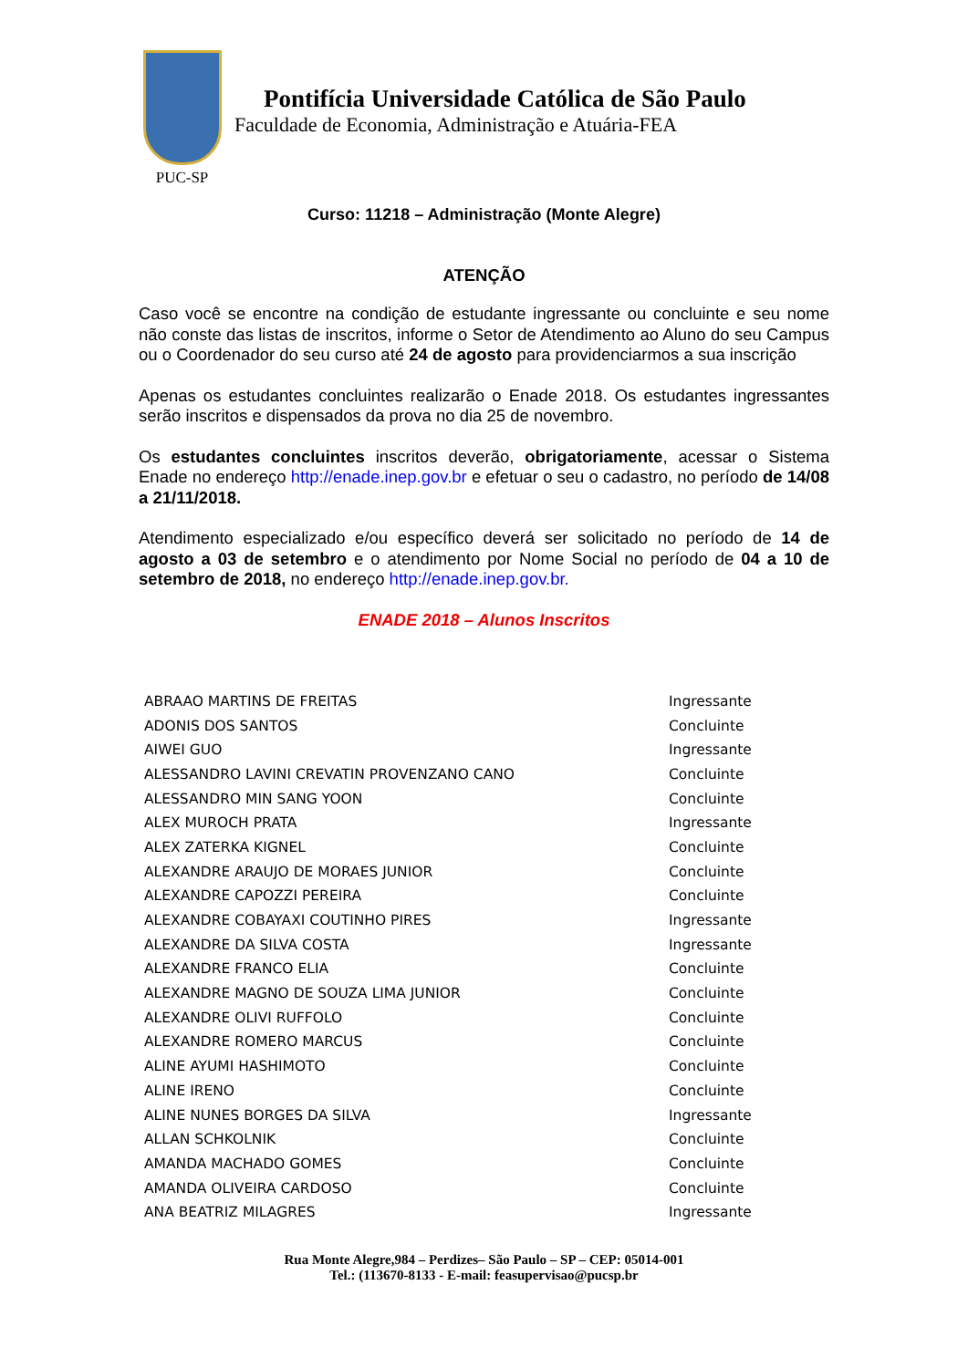PUC-SP
Pontifícia Universidade Católica de São Paulo
Faculdade de Economia, Administração e Atuária-FEA
Curso: 11218 – Administração (Monte Alegre)
ATENÇÃO
Caso você se encontre na condição de estudante ingressante ou concluinte e seu nome não conste das listas de inscritos, informe o Setor de Atendimento ao Aluno do seu Campus ou o Coordenador do seu curso até 24 de agosto para providenciarmos a sua inscrição
Apenas os estudantes concluintes realizarão o Enade 2018. Os estudantes ingressantes serão inscritos e dispensados da prova no dia 25 de novembro.
Os estudantes concluintes inscritos deverão, obrigatoriamente, acessar o Sistema Enade no endereço http://enade.inep.gov.br e efetuar o seu o cadastro, no período de 14/08 a 21/11/2018.
Atendimento especializado e/ou específico deverá ser solicitado no período de 14 de agosto a 03 de setembro e o atendimento por Nome Social no período de 04 a 10 de setembro de 2018, no endereço http://enade.inep.gov.br.
ENADE 2018 – Alunos Inscritos
| ABRAAO MARTINS DE FREITAS | Ingressante |
| ADONIS DOS SANTOS | Concluinte |
| AIWEI GUO | Ingressante |
| ALESSANDRO LAVINI CREVATIN PROVENZANO CANO | Concluinte |
| ALESSANDRO MIN SANG YOON | Concluinte |
| ALEX MUROCH PRATA | Ingressante |
| ALEX ZATERKA KIGNEL | Concluinte |
| ALEXANDRE ARAUJO DE MORAES JUNIOR | Concluinte |
| ALEXANDRE CAPOZZI PEREIRA | Concluinte |
| ALEXANDRE COBAYAXI COUTINHO PIRES | Ingressante |
| ALEXANDRE DA SILVA COSTA | Ingressante |
| ALEXANDRE FRANCO ELIA | Concluinte |
| ALEXANDRE MAGNO DE SOUZA LIMA JUNIOR | Concluinte |
| ALEXANDRE OLIVI RUFFOLO | Concluinte |
| ALEXANDRE ROMERO MARCUS | Concluinte |
| ALINE AYUMI HASHIMOTO | Concluinte |
| ALINE IRENO | Concluinte |
| ALINE NUNES BORGES DA SILVA | Ingressante |
| ALLAN SCHKOLNIK | Concluinte |
| AMANDA MACHADO GOMES | Concluinte |
| AMANDA OLIVEIRA CARDOSO | Concluinte |
| ANA BEATRIZ MILAGRES | Ingressante |
Rua Monte Alegre,984 – Perdizes– São Paulo – SP – CEP: 05014-001
Tel.: (113670-8133 - E-mail: feasupervisao@pucsp.br